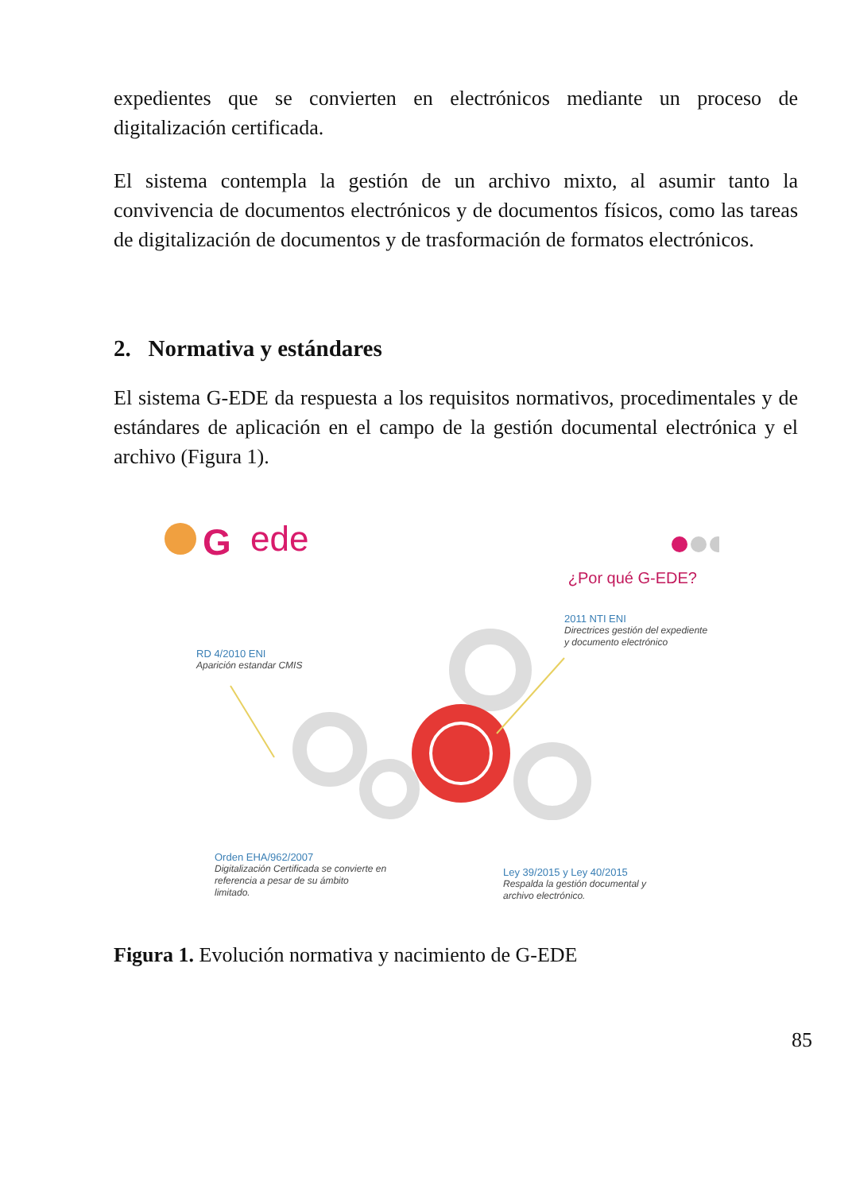expedientes que se convierten en electrónicos mediante un proceso de digitalización certificada.
El sistema contempla la gestión de un archivo mixto, al asumir tanto la convivencia de documentos electrónicos y de documentos físicos, como las tareas de digitalización de documentos y de trasformación de formatos electrónicos.
2. Normativa y estándares
El sistema G-EDE da respuesta a los requisitos normativos, procedimentales y de estándares de aplicación en el campo de la gestión documental electrónica y el archivo (Figura 1).
G
ede
¿Por qué G-EDE?
2011 NTI ENI
Directrices gestión del expediente
y documento electrónico
RD 4/2010 ENI
Aparición estandar CMIS
Orden EHA/962/2007
Digitalización Certificada se convierte en
referencia a pesar de su ámbito
limitado.
Ley 39/2015 y Ley 40/2015
Respalda la gestión documental y
archivo electrónico.
Figura 1. Evolución normativa y nacimiento de G-EDE
85